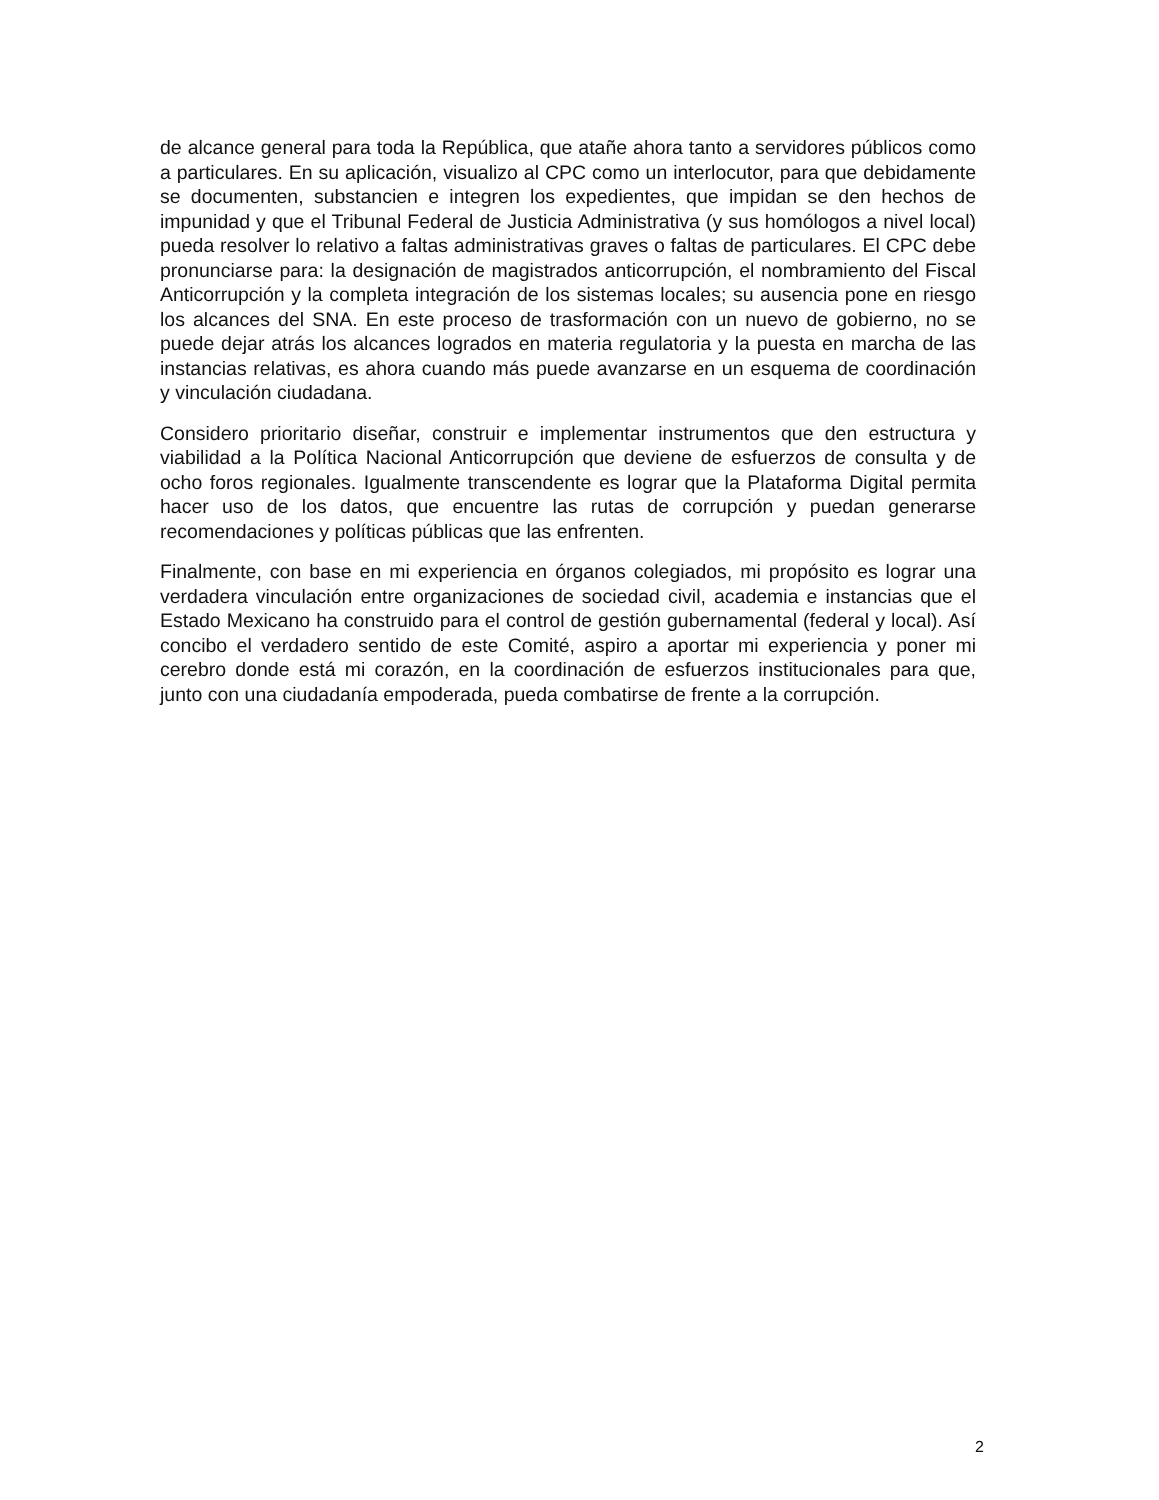de alcance general para toda la República, que atañe ahora tanto a servidores públicos como a particulares. En su aplicación, visualizo al CPC como un interlocutor, para que debidamente se documenten, substancien e integren los expedientes, que impidan se den hechos de impunidad y que el Tribunal Federal de Justicia Administrativa (y sus homólogos a nivel local) pueda resolver lo relativo a faltas administrativas graves o faltas de particulares. El CPC debe pronunciarse para: la designación de magistrados anticorrupción, el nombramiento del Fiscal Anticorrupción y la completa integración de los sistemas locales; su ausencia pone en riesgo los alcances del SNA. En este proceso de trasformación con un nuevo de gobierno, no se puede dejar atrás los alcances logrados en materia regulatoria y la puesta en marcha de las instancias relativas, es ahora cuando más puede avanzarse en un esquema de coordinación y vinculación ciudadana.
Considero prioritario diseñar, construir e implementar instrumentos que den estructura y viabilidad a la Política Nacional Anticorrupción que deviene de esfuerzos de consulta y de ocho foros regionales. Igualmente transcendente es lograr que la Plataforma Digital permita hacer uso de los datos, que encuentre las rutas de corrupción y puedan generarse recomendaciones y políticas públicas que las enfrenten.
Finalmente, con base en mi experiencia en órganos colegiados, mi propósito es lograr una verdadera vinculación entre organizaciones de sociedad civil, academia e instancias que el Estado Mexicano ha construido para el control de gestión gubernamental (federal y local). Así concibo el verdadero sentido de este Comité, aspiro a aportar mi experiencia y poner mi cerebro donde está mi corazón, en la coordinación de esfuerzos institucionales para que, junto con una ciudadanía empoderada, pueda combatirse de frente a la corrupción.
2